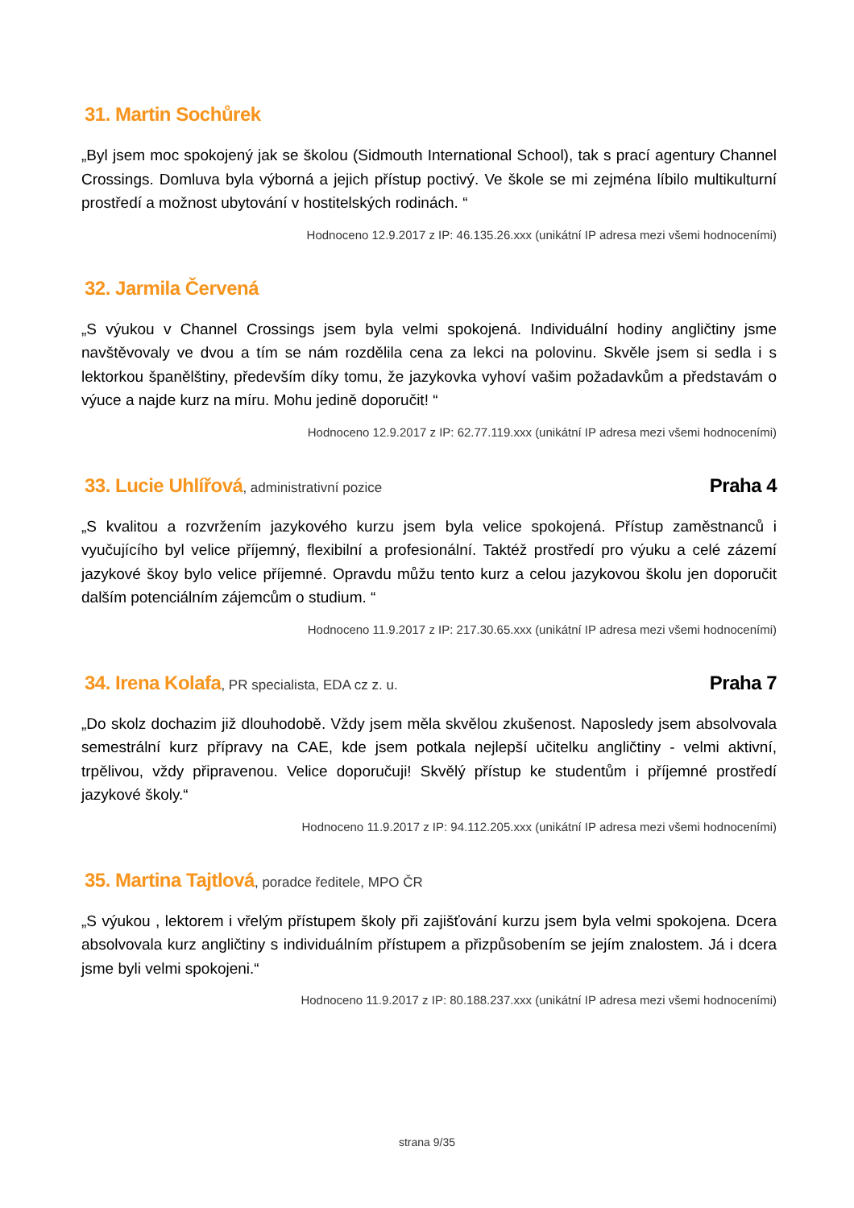31. Martin Sochůrek
„Byl jsem moc spokojený jak se školou (Sidmouth International School), tak s prací agentury Channel Crossings. Domluva byla výborná a jejich přístup poctivý. Ve škole se mi zejména líbilo multikulturní prostředí a možnost ubytování v hostitelských rodinách. “
Hodnoceno 12.9.2017 z IP: 46.135.26.xxx (unikátní IP adresa mezi všemi hodnoceními)
32. Jarmila Červená
„S výukou v Channel Crossings jsem byla velmi spokojená. Individuální hodiny angličtiny jsme navštěvovaly ve dvou a tím se nám rozdělila cena za lekci na polovinu. Skvěle jsem si sedla i s lektorkou španělštiny, především díky tomu, že jazykovka vyhoví vašim požadavkům a představám o výuce a najde kurz na míru. Mohu jedině doporučit! “
Hodnoceno 12.9.2017 z IP: 62.77.119.xxx (unikátní IP adresa mezi všemi hodnoceními)
33. Lucie Uhlířová, administrativní pozice Praha 4
„S kvalitou a rozvržením jazykového kurzu jsem byla velice spokojená. Přístup zaměstnanců i vyučujícího byl velice příjemný, flexibilní a profesionální. Taktéž prostředí pro výuku a celé zázemí jazykové škoy bylo velice příjemné. Opravdu můžu tento kurz a celou jazykovou školu jen doporučit dalším potenciálním zájemcům o studium. “
Hodnoceno 11.9.2017 z IP: 217.30.65.xxx (unikátní IP adresa mezi všemi hodnoceními)
34. Irena Kolafa, PR specialista, EDA cz z. u. Praha 7
„Do skolz dochazim již dlouhodobě. Vždy jsem měla skvělou zkušenost. Naposledy jsem absolvovala semestrální kurz přípravy na CAE, kde jsem potkala nejlepší učitelku angličtiny - velmi aktivní, trpělivou, vždy připravenou. Velice doporučuji! Skvělý přístup ke studentům i příjemné prostředí jazykové školy.“
Hodnoceno 11.9.2017 z IP: 94.112.205.xxx (unikátní IP adresa mezi všemi hodnoceními)
35. Martina Tajtlová, poradce ředitele, MPO ČR
„S výukou , lektorem i vřelým přístupem školy při zajišťování kurzu jsem byla velmi spokojena. Dcera absolvovala kurz angličtiny s individuálním přístupem a přizpůsobením se jejím znalostem. Já i dcera jsme byli velmi spokojeni.“
Hodnoceno 11.9.2017 z IP: 80.188.237.xxx (unikátní IP adresa mezi všemi hodnoceními)
strana 9/35